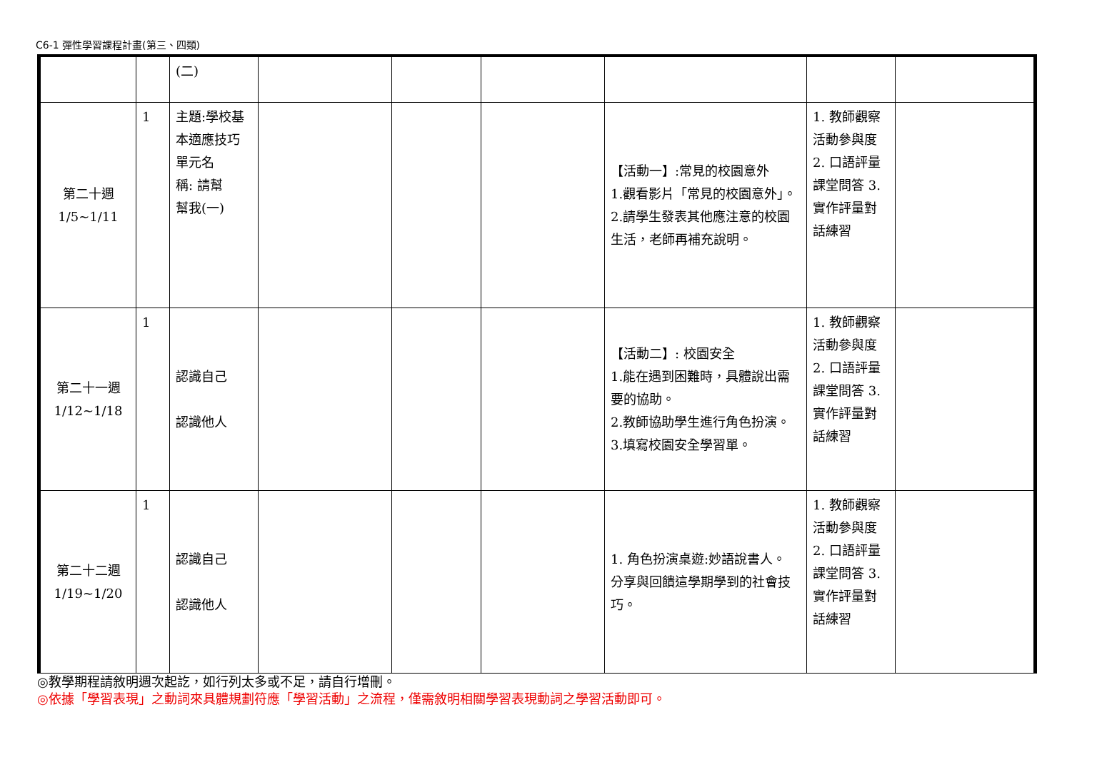C6-1 彈性學習課程計畫(第三、四類)
| | | (二) | | | | | | |
| 第二十週 1/5~1/11 | 1 | 主題:學校基本適應技巧 單元名 稱: 請幫 幫我(一) | | | | 【活動一】:常見的校園意外 1.觀看影片「常見的校園意外」。 2.請學生發表其他應注意的校園生活，老師再補充說明。 | 1. 教師觀察活動參與度 2. 口語評量課堂問答 3. 實作評量對話練習 | |
| 第二十一週 1/12~1/18 | 1 | 認識自己 認識他人 | | | | 【活動二】: 校園安全 1.能在遇到困難時，具體說出需要的協助。 2.教師協助學生進行角色扮演。 3.填寫校園安全學習單。 | 1. 教師觀察活動參與度 2. 口語評量課堂問答 3. 實作評量對話練習 | |
| 第二十二週 1/19~1/20 | 1 | 認識自己 認識他人 | | | | 1. 角色扮演桌遊:妙語說書人。 分享與回饋這學期學到的社會技巧。 | 1. 教師觀察活動參與度 2. 口語評量課堂問答 3. 實作評量對話練習 | |
◎教學期程請敘明週次起訖，如行列太多或不足，請自行增刪。
◎依據「學習表現」之動詞來具體規劃符應「學習活動」之流程，僅需敘明相關學習表現動詞之學習活動即可。